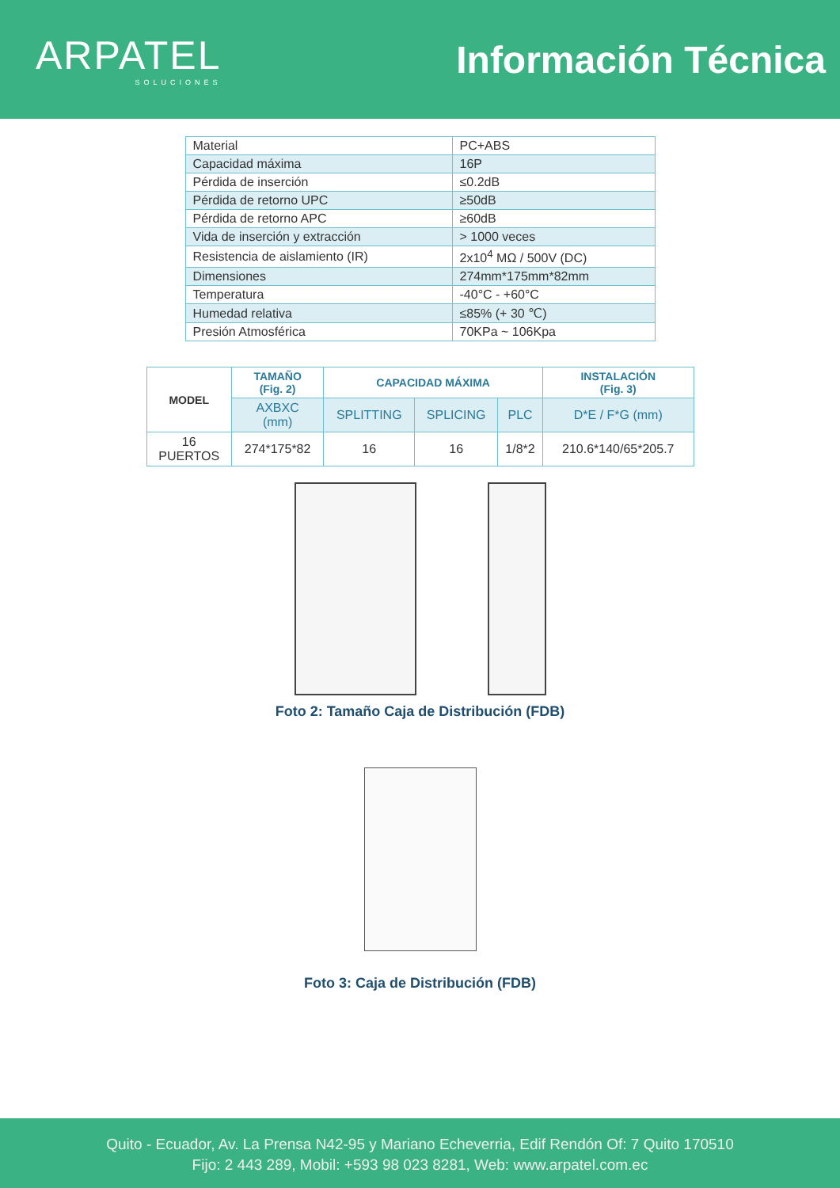ARPATEL
SOLUCIONES
Información Técnica
| Material | PC+ABS |
| Capacidad máxima | 16P |
| Pérdida de inserción | ≤0.2dB |
| Pérdida de retorno UPC | ≥50dB |
| Pérdida de retorno APC | ≥60dB |
| Vida de inserción y extracción | > 1000 veces |
| Resistencia de aislamiento (IR) | 2x10<sup>4</sup> MΩ / 500V (DC) |
| Dimensiones | 274mm*175mm*82mm |
| Temperatura | -40°C - +60°C |
| Humedad relativa | ≤85% (+ 30 ℃) |
| Presión Atmosférica | 70KPa ~ 106Kpa |
| MODEL | TAMAÑO (Fig. 2) | CAPACIDAD MÁXIMA | | | INSTALACIÓN (Fig. 3) |
| --- | --- | --- | --- | --- | --- |
| | AXBXC (mm) | SPLITTING | SPLICING | PLC | D*E / F*G (mm) |
| 16 PUERTOS | 274*175*82 | 16 | 16 | 1/8*2 | 210.6*140/65*205.7 |
Foto 2: Tamaño Caja de Distribución (FDB)
Foto 3: Caja de Distribución (FDB)
Quito - Ecuador, Av. La Prensa N42-95 y Mariano Echeverria, Edif Rendón Of: 7 Quito 170510
Fijo: 2 443 289, Mobil: +593 98 023 8281, Web: www.arpatel.com.ec